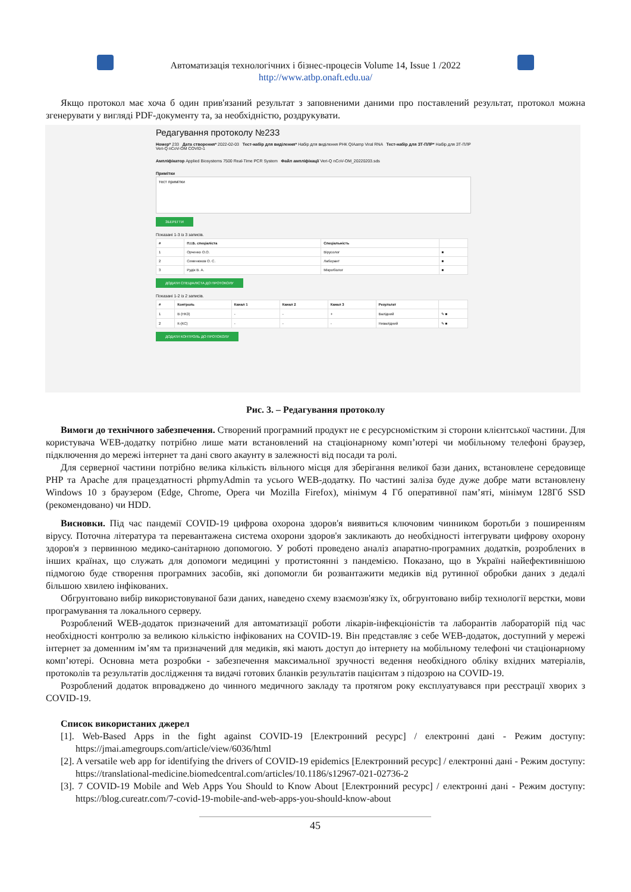Автоматизація технологічних і бізнес-процесів Volume 14, Issue 1 /2022
http://www.atbp.onaft.edu.ua/
Якщо протокол має хоча б один прив'язаний результат з заповненими даними про поставлений результат, протокол можна згенерувати у вигляді PDF-документу та, за необхідністю, роздрукувати.
Редагування протоколу №233
Номер* 233 Дата створення* 2022-02-03 Тест-набір для виділення* Набір для виділення РНК QIAamp Viral RNA Тест-набір для ЗТ-ПЛР* Набір для ЗТ-ПЛР Veri-Q nCoV-OM COVID-1
Ампліфікатор Applied Biosystems 7500 Real-Time PCR System Файл ампліфікації Veri-Q nCoV-OM_20220203.sds
Примітки
тест примітки
ЗБЕРЕГТИ
Показані 1-3 із 3 записів.
| # | П.І.Б. спеціаліста | Спеціальність | |
| --- | --- | --- | --- |
| 1 | Орченко О.О. | Вірусолог | ■ |
| 2 | Семенюков О. С. | Лаборант | ■ |
| 3 | Рудік В. А. | Мікробіолог | ■ |
ДОДАТИ СПЕЦІАЛІСТА ДО ПРОТОКОЛУ
Показані 1-2 із 2 записів.
| # | Контроль | Канал 1 | Канал 2 | Канал 3 | Результат | |
| --- | --- | --- | --- | --- | --- | --- |
| 1 | В (НКЗ) | - | - | + | Валідний | ✎ ■ |
| 2 | К-(КС) | - | - | - | Невалідний | ✎ ■ |
ДОДАТИ КОНТРОЛЬ ДО ПРОТОКОЛУ
Рис. 3. – Редагування протоколу
Вимоги до технічного забезпечення. Створений програмний продукт не є ресурсномістким зі сторони клієнтської частини. Для користувача WEB-додатку потрібно лише мати встановлений на стаціонарному комп’ютері чи мобільному телефоні браузер, підключення до мережі інтернет та дані свого акаунту в залежності від посади та ролі.
Для серверної частини потрібно велика кількість вільного місця для зберігання великої бази даних, встановлене середовище PHP та Apache для працездатності phpmyAdmin та усього WEB-додатку. По частині заліза буде дуже добре мати встановлену Windows 10 з браузером (Edge, Chrome, Opera чи Mozilla Firefox), мінімум 4 Гб оперативної пам’яті, мінімум 128Гб SSD (рекомендовано) чи HDD.
Висновки. Під час пандемії COVID-19 цифрова охорона здоров'я виявиться ключовим чинником боротьби з поширенням вірусу. Поточна література та перевантажена система охорони здоров'я закликають до необхідності інтегрувати цифрову охорону здоров'я з первинною медико-санітарною допомогою. У роботі проведено аналіз апаратно-програмних додатків, розроблених в інших країнах, що служать для допомоги медицині у протистоянні з пандемією. Показано, що в Україні найефективнішою підмогою буде створення програмних засобів, які допомогли би розвантажити медиків від рутинної обробки даних з дедалі більшою хвилею інфікованих.
Обгрунтовано вибір використовуваної бази даних, наведено схему взаємозв'язку їх, обгрунтовано вибір технології верстки, мови програмування та локального серверу.
Розроблений WEB-додаток призначений для автоматизації роботи лікарів-інфекціоністів та лаборантів лабораторій під час необхідності контролю за великою кількістю інфікованих на COVID-19. Він представляє з себе WEB-додаток, доступний у мережі інтернет за доменним ім’ям та призначений для медиків, які мають доступ до інтернету на мобільному телефоні чи стаціонарному комп’ютері. Основна мета розробки - забезпечення максимальної зручності ведення необхідного обліку вхідних матеріалів, протоколів та результатів дослідження та видачі готових бланків результатів пацієнтам з підозрою на COVID-19.
Розроблений додаток впроваджено до чинного медичного закладу та протягом року експлуатувався при реєстрації хворих з COVID-19.
Список використаних джерел
[1]. Web-Based Apps in the fight against COVID-19 [Електронний ресурс] / електронні дані - Режим доступу: https://jmai.amegroups.com/article/view/6036/html
[2]. A versatile web app for identifying the drivers of COVID-19 epidemics [Електронний ресурс] / електронні дані - Режим доступу: https://translational-medicine.biomedcentral.com/articles/10.1186/s12967-021-02736-2
[3]. 7 COVID-19 Mobile and Web Apps You Should to Know About [Електронний ресурс] / електронні дані - Режим доступу: https://blog.cureatr.com/7-covid-19-mobile-and-web-apps-you-should-know-about
45